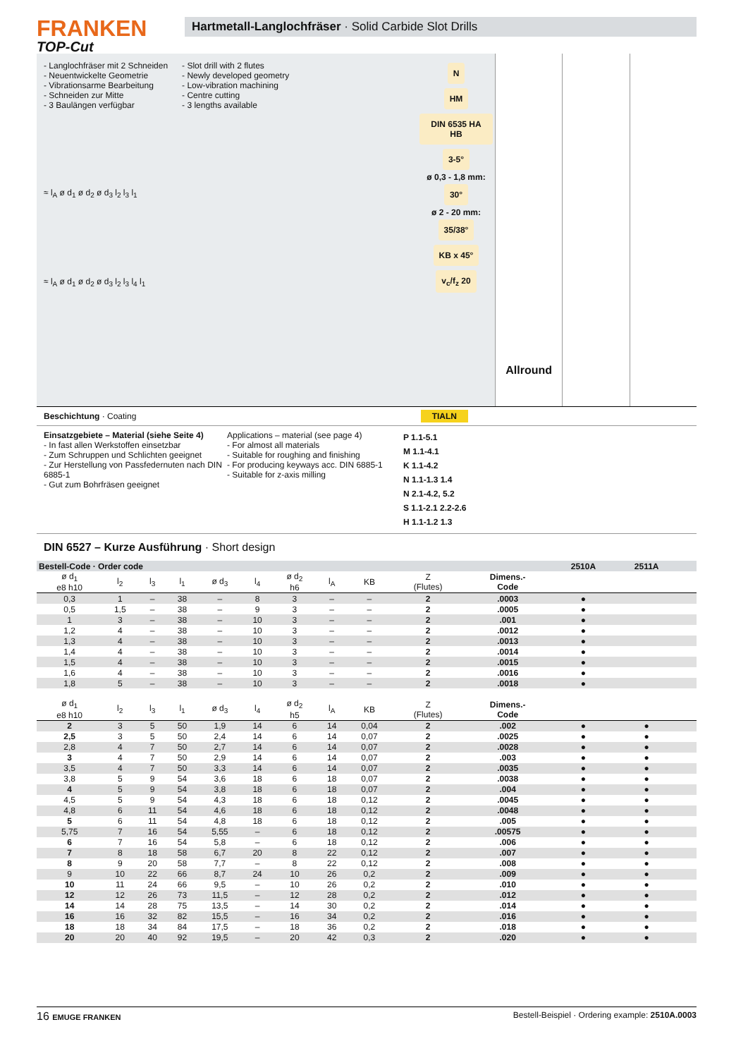FRANKEN
TOP-Cut
Hartmetall-Langlochfräser · Solid Carbide Slot Drills
- Langlochfräser mit 2 Schneiden
- Neuentwickelte Geometrie
- Vibrationsarme Bearbeitung
- Schneiden zur Mitte
- 3 Baulängen verfügbar
- Slot drill with 2 flutes
- Newly developed geometry
- Low-vibration machining
- Centre cutting
- 3 lengths available
≈ l<sub>A</sub> ø d<sub>1</sub> ø d<sub>2</sub> ø d<sub>3</sub> l<sub>2</sub> l<sub>3</sub> l<sub>1</sub>
≈ l<sub>A</sub> ø d<sub>1</sub> ø d<sub>2</sub> ø d<sub>3</sub> l<sub>2</sub> l<sub>3</sub> l<sub>4</sub> l<sub>1</sub>
N
HM
DIN 6535 HA HB 3-5°
ø 0,3 - 1,8 mm:
30°
ø 2 - 20 mm:
35/38° KB x 45°
v<sub>c</sub>/f<sub>z</sub> 20
Allround
Beschichtung · Coating TIALN
Einsatzgebiete – Material (siehe Seite 4)
- In fast allen Werkstoffen einsetzbar
- Zum Schruppen und Schlichten geeignet
- Zur Herstellung von Passfedernuten nach DIN 6885-1
- Gut zum Bohrfräsen geeignet
Applications – material (see page 4)
- For almost all materials
- Suitable for roughing and finishing
- For producing keyways acc. DIN 6885-1
- Suitable for z-axis milling
P 1.1-5.1
M 1.1-4.1
K 1.1-4.2
N 1.1-1.3 1.4
N 2.1-4.2, 5.2
S 1.1-2.1 2.2-2.6
H 1.1-1.2 1.3
DIN 6527 – Kurze Ausführung · Short design
| Bestell-Code · Order code | | | | | | | | | | | 2510A | 2511A | | |
| ø d<sub>1</sub> e8 h10 | l<sub>2</sub> | l<sub>3</sub> | l<sub>1</sub> | ø d<sub>3</sub> | l<sub>4</sub> | ø d<sub>2</sub> h6 | l<sub>A</sub> | KB | Z (Flutes) | Dimens.- Code | | | | |
| 0,3 | 1 | – | 38 | – | 8 | 3 | – | – | 2 | .0003 | ● | | | |
| 0,5 | 1,5 | – | 38 | – | 9 | 3 | – | – | 2 | .0005 | ● | | | |
| 1 | 3 | – | 38 | – | 10 | 3 | – | – | 2 | .001 | ● | | | |
| 1,2 | 4 | – | 38 | – | 10 | 3 | – | – | 2 | .0012 | ● | | | |
| 1,3 | 4 | – | 38 | – | 10 | 3 | – | – | 2 | .0013 | ● | | | |
| 1,4 | 4 | – | 38 | – | 10 | 3 | – | – | 2 | .0014 | ● | | | |
| 1,5 | 4 | – | 38 | – | 10 | 3 | – | – | 2 | .0015 | ● | | | |
| 1,6 | 4 | – | 38 | – | 10 | 3 | – | – | 2 | .0016 | ● | | | |
| 1,8 | 5 | – | 38 | – | 10 | 3 | – | – | 2 | .0018 | ● | | | |
| ø d<sub>1</sub> e8 h10 | l<sub>2</sub> | l<sub>3</sub> | l<sub>1</sub> | ø d<sub>3</sub> | l<sub>4</sub> | ø d<sub>2</sub> h5 | l<sub>A</sub> | KB | Z (Flutes) | Dimens.- Code | | | | |
| 2 | 3 | 5 | 50 | 1,9 | 14 | 6 | 14 | 0,04 | 2 | .002 | ● | ● | | |
| 2,5 | 3 | 5 | 50 | 2,4 | 14 | 6 | 14 | 0,07 | 2 | .0025 | ● | ● | | |
| 2,8 | 4 | 7 | 50 | 2,7 | 14 | 6 | 14 | 0,07 | 2 | .0028 | ● | ● | | |
| 3 | 4 | 7 | 50 | 2,9 | 14 | 6 | 14 | 0,07 | 2 | .003 | ● | ● | | |
| 3,5 | 4 | 7 | 50 | 3,3 | 14 | 6 | 14 | 0,07 | 2 | .0035 | ● | ● | | |
| 3,8 | 5 | 9 | 54 | 3,6 | 18 | 6 | 18 | 0,07 | 2 | .0038 | ● | ● | | |
| 4 | 5 | 9 | 54 | 3,8 | 18 | 6 | 18 | 0,07 | 2 | .004 | ● | ● | | |
| 4,5 | 5 | 9 | 54 | 4,3 | 18 | 6 | 18 | 0,12 | 2 | .0045 | ● | ● | | |
| 4,8 | 6 | 11 | 54 | 4,6 | 18 | 6 | 18 | 0,12 | 2 | .0048 | ● | ● | | |
| 5 | 6 | 11 | 54 | 4,8 | 18 | 6 | 18 | 0,12 | 2 | .005 | ● | ● | | |
| 5,75 | 7 | 16 | 54 | 5,55 | – | 6 | 18 | 0,12 | 2 | .00575 | ● | ● | | |
| 6 | 7 | 16 | 54 | 5,8 | – | 6 | 18 | 0,12 | 2 | .006 | ● | ● | | |
| 7 | 8 | 18 | 58 | 6,7 | 20 | 8 | 22 | 0,12 | 2 | .007 | ● | ● | | |
| 8 | 9 | 20 | 58 | 7,7 | – | 8 | 22 | 0,12 | 2 | .008 | ● | ● | | |
| 9 | 10 | 22 | 66 | 8,7 | 24 | 10 | 26 | 0,2 | 2 | .009 | ● | ● | | |
| 10 | 11 | 24 | 66 | 9,5 | – | 10 | 26 | 0,2 | 2 | .010 | ● | ● | | |
| 12 | 12 | 26 | 73 | 11,5 | – | 12 | 28 | 0,2 | 2 | .012 | ● | ● | | |
| 14 | 14 | 28 | 75 | 13,5 | – | 14 | 30 | 0,2 | 2 | .014 | ● | ● | | |
| 16 | 16 | 32 | 82 | 15,5 | – | 16 | 34 | 0,2 | 2 | .016 | ● | ● | | |
| 18 | 18 | 34 | 84 | 17,5 | – | 18 | 36 | 0,2 | 2 | .018 | ● | ● | | |
| 20 | 20 | 40 | 92 | 19,5 | – | 20 | 42 | 0,3 | 2 | .020 | ● | ● | | |
16 EMUGE FRANKEN Bestell-Beispiel · Ordering example: 2510A.0003